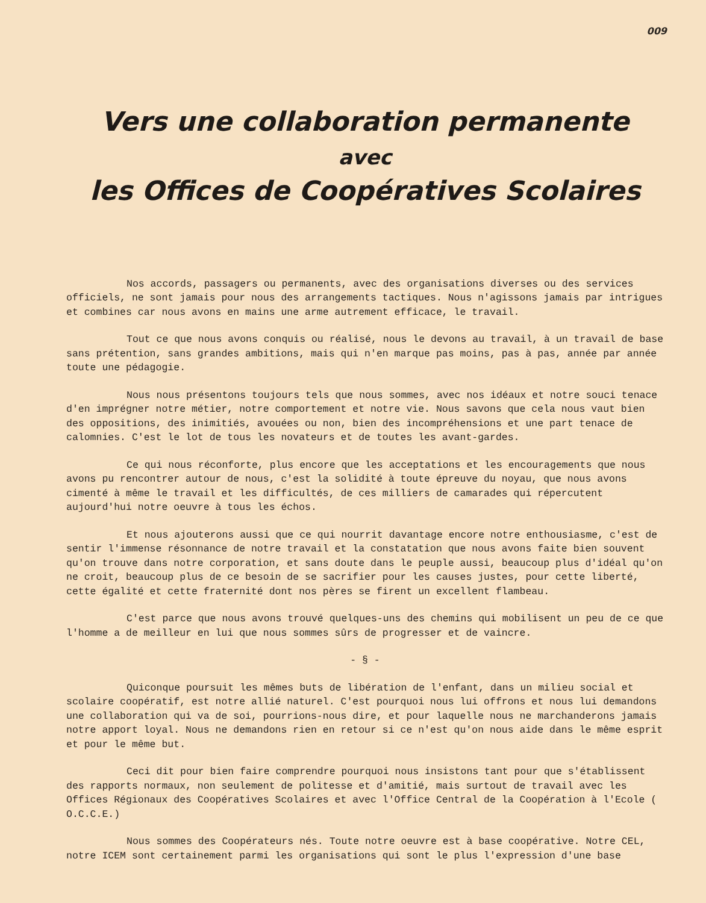009
Vers une collaboration permanente
avec
les Offices de Coopératives Scolaires
Nos accords, passagers ou permanents, avec des organisations diverses ou des services officiels, ne sont jamais pour nous des arrangements tactiques. Nous n'agissons jamais par intrigues et combines car nous avons en mains une arme autrement efficace, le travail.
Tout ce que nous avons conquis ou réalisé, nous le devons au travail, à un travail de base sans prétention, sans grandes ambitions, mais qui n'en marque pas moins, pas à pas, année par année toute une pédagogie.
Nous nous présentons toujours tels que nous sommes, avec nos idéaux et notre souci tenace d'en imprégner notre métier, notre comportement et notre vie. Nous savons que cela nous vaut bien des oppositions, des inimitiés, avouées ou non, bien des incompréhensions et une part tenace de calomnies. C'est le lot de tous les novateurs et de toutes les avant-gardes.
Ce qui nous réconforte, plus encore que les acceptations et les encouragements que nous avons pu rencontrer autour de nous, c'est la solidité à toute épreuve du noyau, que nous avons cimenté à même le travail et les difficultés, de ces milliers de camarades qui répercutent aujourd'hui notre oeuvre à tous les échos.
Et nous ajouterons aussi que ce qui nourrit davantage encore notre enthousiasme, c'est de sentir l'immense résonnance de notre travail et la constatation que nous avons faite bien souvent qu'on trouve dans notre corporation, et sans doute dans le peuple aussi, beaucoup plus d'idéal qu'on ne croit, beaucoup plus de ce besoin de se sacrifier pour les causes justes, pour cette liberté, cette égalité et cette fraternité dont nos pères se firent un excellent flambeau.
C'est parce que nous avons trouvé quelques-uns des chemins qui mobilisent un peu de ce que l'homme a de meilleur en lui que nous sommes sûrs de progresser et de vaincre.
- § -
Quiconque poursuit les mêmes buts de libération de l'enfant, dans un milieu social et scolaire coopératif, est notre allié naturel. C'est pourquoi nous lui offrons et nous lui demandons une collaboration qui va de soi, pourrions-nous dire, et pour laquelle nous ne marchanderons jamais notre apport loyal. Nous ne demandons rien en retour si ce n'est qu'on nous aide dans le même esprit et pour le même but.
Ceci dit pour bien faire comprendre pourquoi nous insistons tant pour que s'établissent des rapports normaux, non seulement de politesse et d'amitié, mais surtout de travail avec les Offices Régionaux des Coopératives Scolaires et avec l'Office Central de la Coopération à l'Ecole ( O.C.C.E.)
Nous sommes des Coopérateurs nés. Toute notre oeuvre est à base coopérative. Notre CEL, notre ICEM sont certainement parmi les organisations qui sont le plus l'expression d'une base